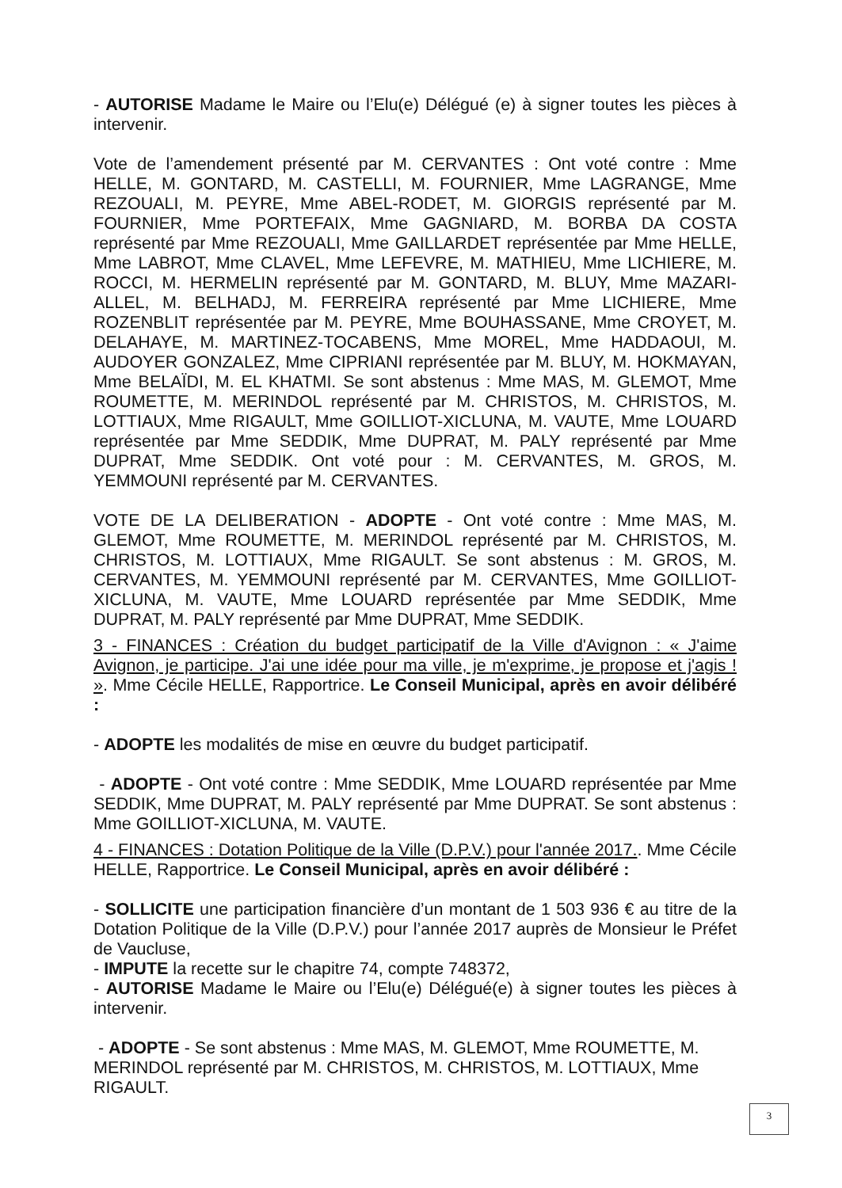- AUTORISE Madame le Maire ou l’Elu(e) Délégué (e) à signer toutes les pièces à intervenir.
Vote de l’amendement présenté par M. CERVANTES : Ont voté contre : Mme HELLE, M. GONTARD, M. CASTELLI, M. FOURNIER, Mme LAGRANGE, Mme REZOUALI, M. PEYRE, Mme ABEL-RODET, M. GIORGIS représenté par M. FOURNIER, Mme PORTEFAIX, Mme GAGNIARD, M. BORBA DA COSTA représenté par Mme REZOUALI, Mme GAILLARDET représentée par Mme HELLE, Mme LABROT, Mme CLAVEL, Mme LEFEVRE, M. MATHIEU, Mme LICHIERE, M. ROCCI, M. HERMELIN représenté par M. GONTARD, M. BLUY, Mme MAZARI-ALLEL, M. BELHADJ, M. FERREIRA représenté par Mme LICHIERE, Mme ROZENBLIT représentée par M. PEYRE, Mme BOUHASSANE, Mme CROYET, M. DELAHAYE, M. MARTINEZ-TOCABENS, Mme MOREL, Mme HADDAOUI, M. AUDOYER GONZALEZ, Mme CIPRIANI représentée par M. BLUY, M. HOKMAYAN, Mme BELAÏDI, M. EL KHATMI. Se sont abstenus : Mme MAS, M. GLEMOT, Mme ROUMETTE, M. MERINDOL représenté par M. CHRISTOS, M. CHRISTOS, M. LOTTIAUX, Mme RIGAULT, Mme GOILLIOT-XICLUNA, M. VAUTE, Mme LOUARD représentée par Mme SEDDIK, Mme DUPRAT, M. PALY représenté par Mme DUPRAT, Mme SEDDIK. Ont voté pour : M. CERVANTES, M. GROS, M. YEMMOUNI représenté par M. CERVANTES.
VOTE DE LA DELIBERATION - ADOPTE - Ont voté contre : Mme MAS, M. GLEMOT, Mme ROUMETTE, M. MERINDOL représenté par M. CHRISTOS, M. CHRISTOS, M. LOTTIAUX, Mme RIGAULT. Se sont abstenus : M. GROS, M. CERVANTES, M. YEMMOUNI représenté par M. CERVANTES, Mme GOILLIOT-XICLUNA, M. VAUTE, Mme LOUARD représentée par Mme SEDDIK, Mme DUPRAT, M. PALY représenté par Mme DUPRAT, Mme SEDDIK.
3 - FINANCES : Création du budget participatif de la Ville d'Avignon : « J'aime Avignon, je participe. J'ai une idée pour ma ville, je m'exprime, je propose et j'agis ! ». Mme Cécile HELLE, Rapportrice. Le Conseil Municipal, après en avoir délibéré :
- ADOPTE les modalités de mise en œuvre du budget participatif.
- ADOPTE - Ont voté contre : Mme SEDDIK, Mme LOUARD représentée par Mme SEDDIK, Mme DUPRAT, M. PALY représenté par Mme DUPRAT. Se sont abstenus : Mme GOILLIOT-XICLUNA, M. VAUTE.
4 - FINANCES : Dotation Politique de la Ville (D.P.V.) pour l'année 2017.. Mme Cécile HELLE, Rapportrice. Le Conseil Municipal, après en avoir délibéré :
- SOLLICITE une participation financière d’un montant de 1 503 936 € au titre de la Dotation Politique de la Ville (D.P.V.) pour l’année 2017 auprès de Monsieur le Préfet de Vaucluse,
- IMPUTE la recette sur le chapitre 74, compte 748372,
- AUTORISE Madame le Maire ou l’Elu(e) Délégué(e) à signer toutes les pièces à intervenir.
- ADOPTE - Se sont abstenus : Mme MAS, M. GLEMOT, Mme ROUMETTE, M. MERINDOL représenté par M. CHRISTOS, M. CHRISTOS, M. LOTTIAUX, Mme RIGAULT.
3